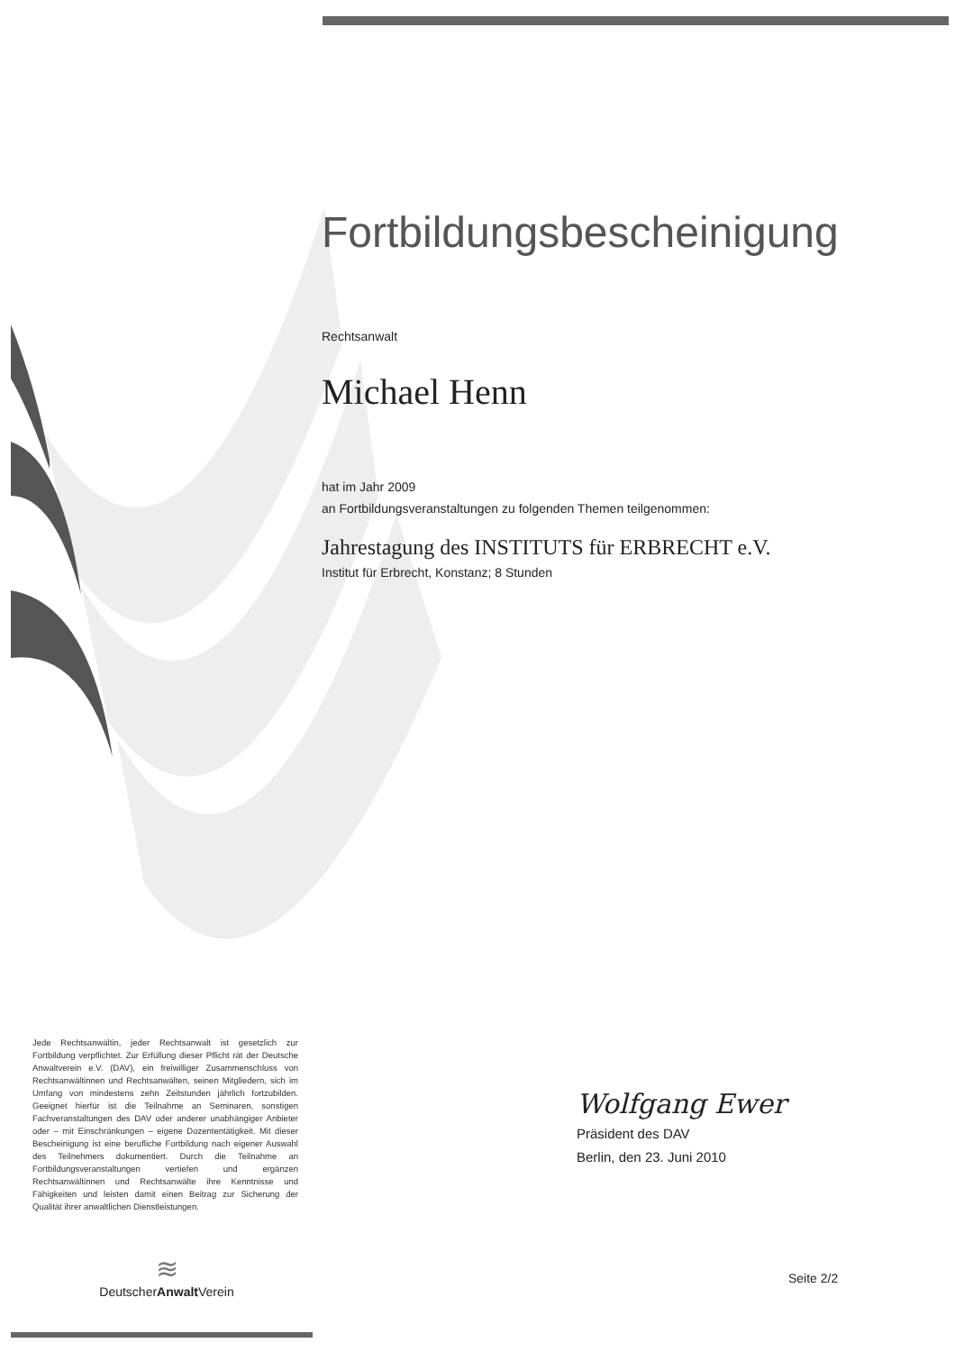Fortbildungsbescheinigung
Rechtsanwalt
Michael Henn
hat im Jahr 2009
an Fortbildungsveranstaltungen zu folgenden Themen teilgenommen:
Jahrestagung des INSTITUTS für ERBRECHT e.V.
Institut für Erbrecht, Konstanz; 8 Stunden
Jede Rechtsanwältin, jeder Rechtsanwalt ist gesetzlich zur Fortbildung verpflichtet. Zur Erfüllung dieser Pflicht rät der Deutsche Anwaltverein e.V. (DAV), ein freiwilliger Zusammenschluss von Rechtsanwältinnen und Rechtsanwälten, seinen Mitgliedern, sich im Umfang von mindestens zehn Zeitstunden jährlich fortzubilden. Geeignet hierfür ist die Teilnahme an Seminaren, sonstigen Fachveranstaltungen des DAV oder anderer unabhängiger Anbieter oder – mit Einschränkungen – eigene Dozententätigkeit. Mit dieser Bescheinigung ist eine berufliche Fortbildung nach eigener Auswahl des Teilnehmers dokumentiert. Durch die Teilnahme an Fortbildungsveranstaltungen vertiefen und ergänzen Rechtsanwältinnen und Rechtsanwälte ihre Kenntnisse und Fähigkeiten und leisten damit einen Beitrag zur Sicherung der Qualität ihrer anwaltlichen Dienstleistungen.
≋
DeutscherAnwalt Verein
Wolfgang Ewer
Präsident des DAV
Berlin, den 23. Juni 2010
Seite 2/2